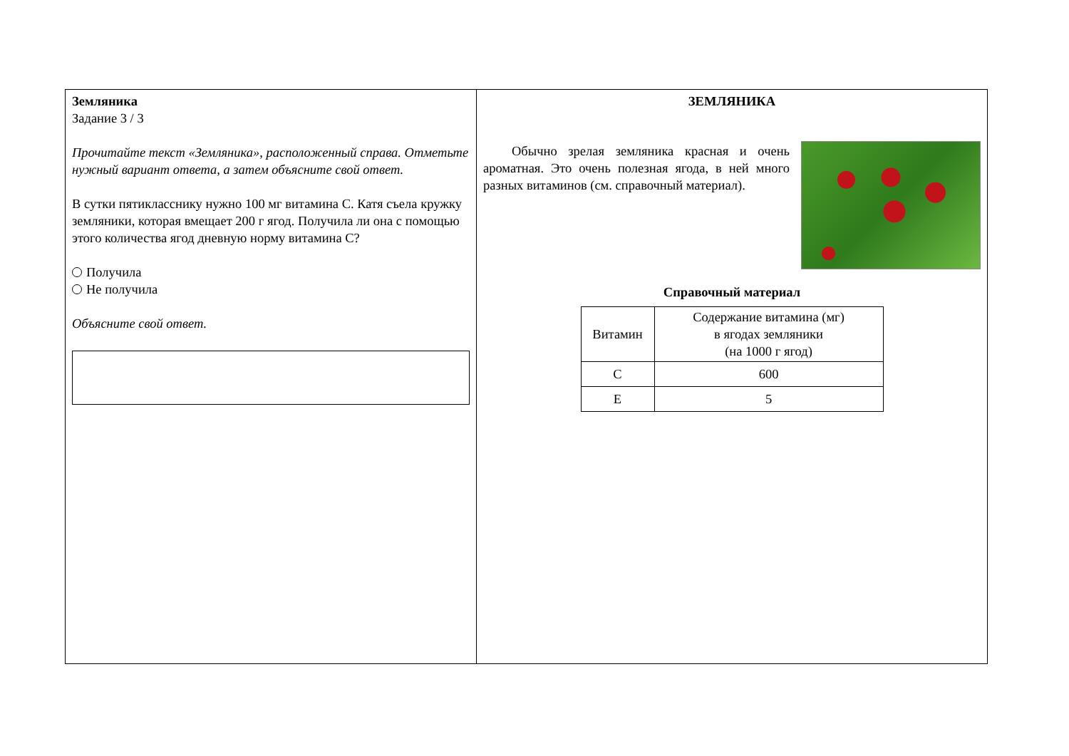Земляника
Задание 3 / 3
Прочитайте текст «Земляника», расположенный справа. Отметьте нужный вариант ответа, а затем объясните свой ответ.
В сутки пятикласснику нужно 100 мг витамина С. Катя съела кружку земляники, которая вмещает 200 г ягод. Получила ли она с помощью этого количества ягод дневную норму витамина С?
Получила
Не получила
Объясните свой ответ.
ЗЕМЛЯНИКА
Обычно зрелая земляника красная и очень ароматная. Это очень полезная ягода, в ней много разных витаминов (см. справочный материал).
Справочный материал
| Витамин | Содержание витамина (мг) в ягодах земляники (на 1000 г ягод) |
| --- | --- |
| C | 600 |
| E | 5 |